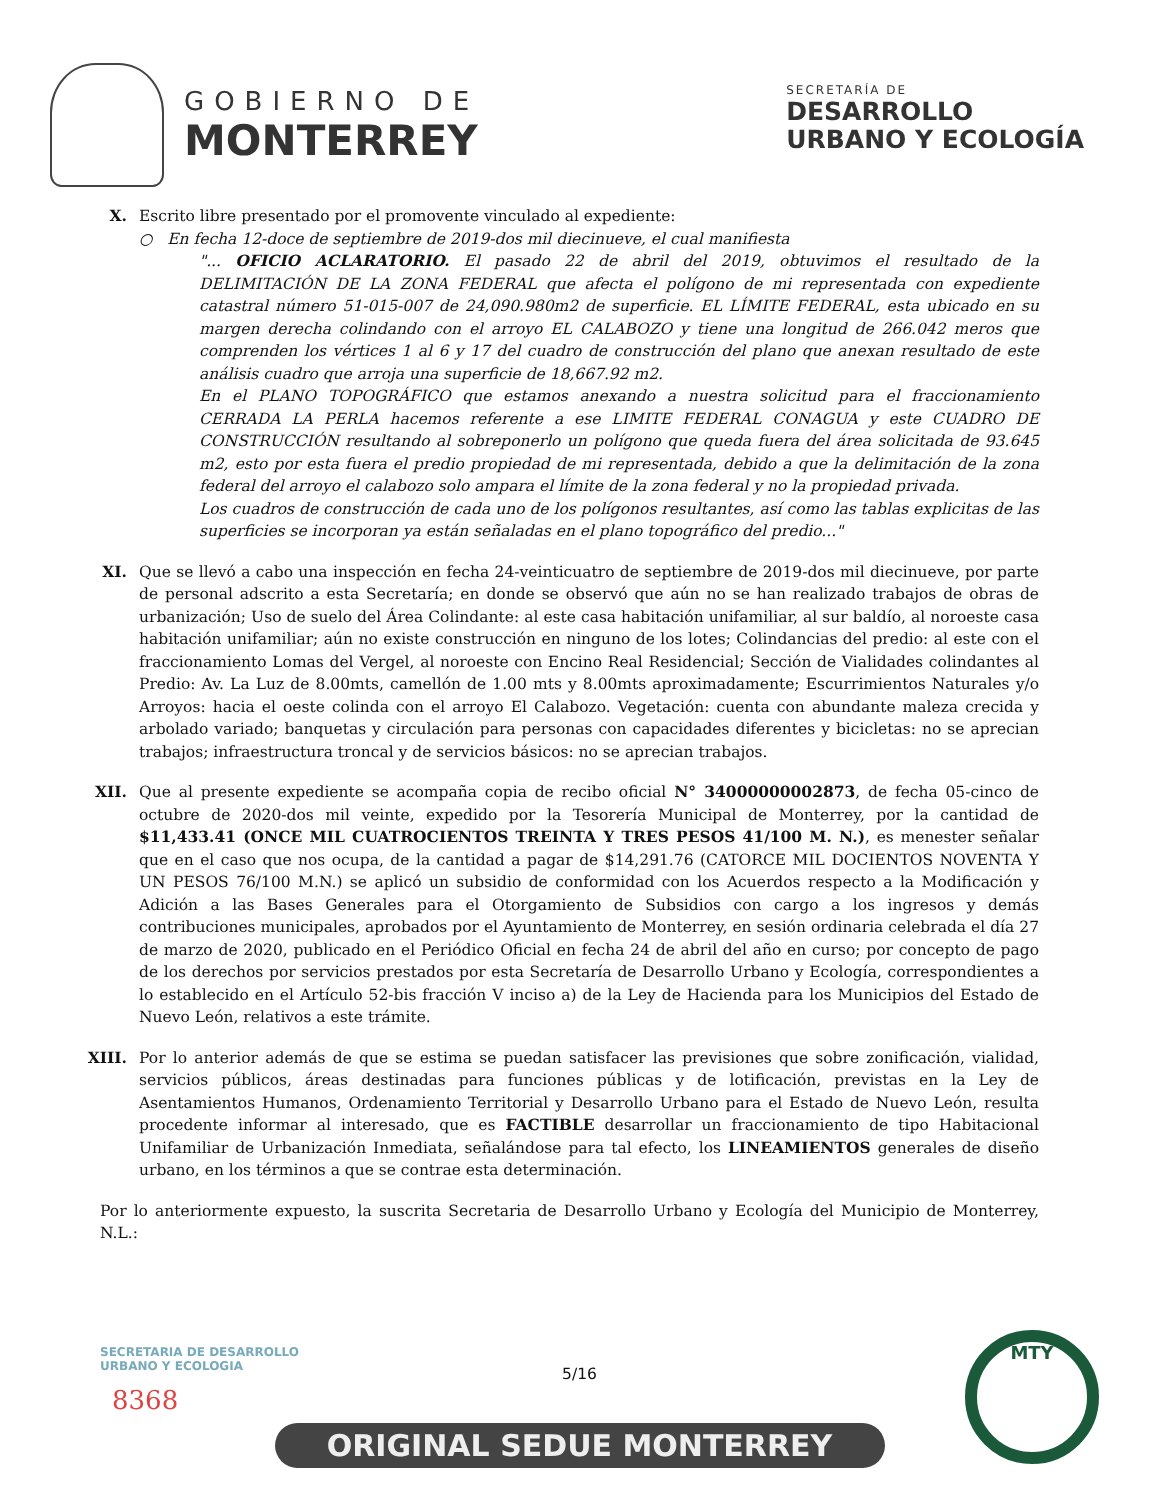GOBIERNO DE
MONTERREY
SECRETARÍA DE
DESARROLLO
URBANO Y ECOLOGÍA
X. Escrito libre presentado por el promovente vinculado al expediente:
○ En fecha 12-doce de septiembre de 2019-dos mil diecinueve, el cual manifiesta
"... OFICIO ACLARATORIO. El pasado 22 de abril del 2019, obtuvimos el resultado de la DELIMITACIÓN DE LA ZONA FEDERAL que afecta el polígono de mi representada con expediente catastral número 51-015-007 de 24,090.980m2 de superficie. EL LÍMITE FEDERAL, esta ubicado en su margen derecha colindando con el arroyo EL CALABOZO y tiene una longitud de 266.042 meros que comprenden los vértices 1 al 6 y 17 del cuadro de construcción del plano que anexan resultado de este análisis cuadro que arroja una superficie de 18,667.92 m2.
En el PLANO TOPOGRÁFICO que estamos anexando a nuestra solicitud para el fraccionamiento CERRADA LA PERLA hacemos referente a ese LIMITE FEDERAL CONAGUA y este CUADRO DE CONSTRUCCIÓN resultando al sobreponerlo un polígono que queda fuera del área solicitada de 93.645 m2, esto por esta fuera el predio propiedad de mi representada, debido a que la delimitación de la zona federal del arroyo el calabozo solo ampara el límite de la zona federal y no la propiedad privada.
Los cuadros de construcción de cada uno de los polígonos resultantes, así como las tablas explicitas de las superficies se incorporan ya están señaladas en el plano topográfico del predio..."
XI. Que se llevó a cabo una inspección en fecha 24-veinticuatro de septiembre de 2019-dos mil diecinueve, por parte de personal adscrito a esta Secretaría; en donde se observó que aún no se han realizado trabajos de obras de urbanización; Uso de suelo del Área Colindante: al este casa habitación unifamiliar, al sur baldío, al noroeste casa habitación unifamiliar; aún no existe construcción en ninguno de los lotes; Colindancias del predio: al este con el fraccionamiento Lomas del Vergel, al noroeste con Encino Real Residencial; Sección de Vialidades colindantes al Predio: Av. La Luz de 8.00mts, camellón de 1.00 mts y 8.00mts aproximadamente; Escurrimientos Naturales y/o Arroyos: hacia el oeste colinda con el arroyo El Calabozo. Vegetación: cuenta con abundante maleza crecida y arbolado variado; banquetas y circulación para personas con capacidades diferentes y bicicletas: no se aprecian trabajos; infraestructura troncal y de servicios básicos: no se aprecian trabajos.
XII. Que al presente expediente se acompaña copia de recibo oficial N° 34000000002873, de fecha 05-cinco de octubre de 2020-dos mil veinte, expedido por la Tesorería Municipal de Monterrey, por la cantidad de $11,433.41 (ONCE MIL CUATROCIENTOS TREINTA Y TRES PESOS 41/100 M. N.), es menester señalar que en el caso que nos ocupa, de la cantidad a pagar de $14,291.76 (CATORCE MIL DOCIENTOS NOVENTA Y UN PESOS 76/100 M.N.) se aplicó un subsidio de conformidad con los Acuerdos respecto a la Modificación y Adición a las Bases Generales para el Otorgamiento de Subsidios con cargo a los ingresos y demás contribuciones municipales, aprobados por el Ayuntamiento de Monterrey, en sesión ordinaria celebrada el día 27 de marzo de 2020, publicado en el Periódico Oficial en fecha 24 de abril del año en curso; por concepto de pago de los derechos por servicios prestados por esta Secretaría de Desarrollo Urbano y Ecología, correspondientes a lo establecido en el Artículo 52-bis fracción V inciso a) de la Ley de Hacienda para los Municipios del Estado de Nuevo León, relativos a este trámite.
XIII. Por lo anterior además de que se estima se puedan satisfacer las previsiones que sobre zonificación, vialidad, servicios públicos, áreas destinadas para funciones públicas y de lotificación, previstas en la Ley de Asentamientos Humanos, Ordenamiento Territorial y Desarrollo Urbano para el Estado de Nuevo León, resulta procedente informar al interesado, que es FACTIBLE desarrollar un fraccionamiento de tipo Habitacional Unifamiliar de Urbanización Inmediata, señalándose para tal efecto, los LINEAMIENTOS generales de diseño urbano, en los términos a que se contrae esta determinación.
Por lo anteriormente expuesto, la suscrita Secretaria de Desarrollo Urbano y Ecología del Municipio de Monterrey, N.L.:
5/16
SECRETARIA DE DESARROLLO
URBANO Y ECOLOGIA
8368
ORIGINAL SEDUE MONTERREY
MTY